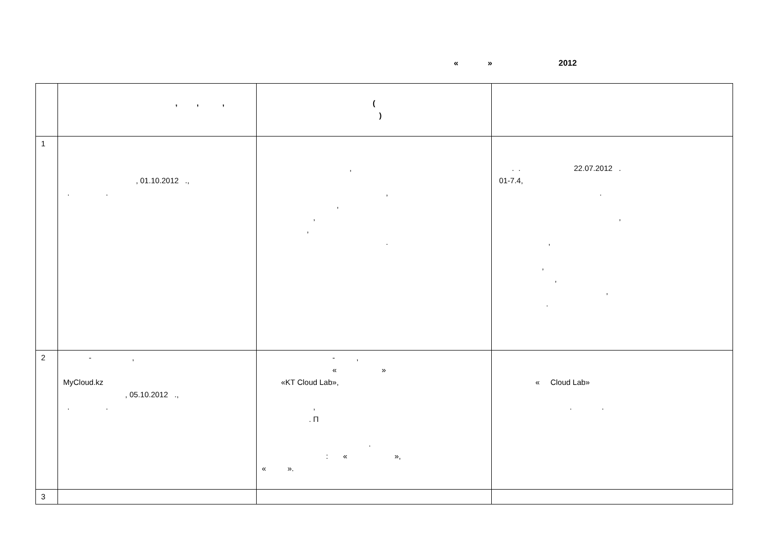« » 2012
| | , , , | ( ) | |
| --- | --- | --- | --- |
| 1 | , 01.10.2012 ., . . | , , , , , . | . . 22.07.2012 . 01-7.4, . , , , , , . |
| 2 | - , MyCloud.kz , 05.10.2012 ., . . | - , « » «KT Cloud Lab», , . П . : « », « ». | « Cloud Lab» . . |
| 3 | | | |